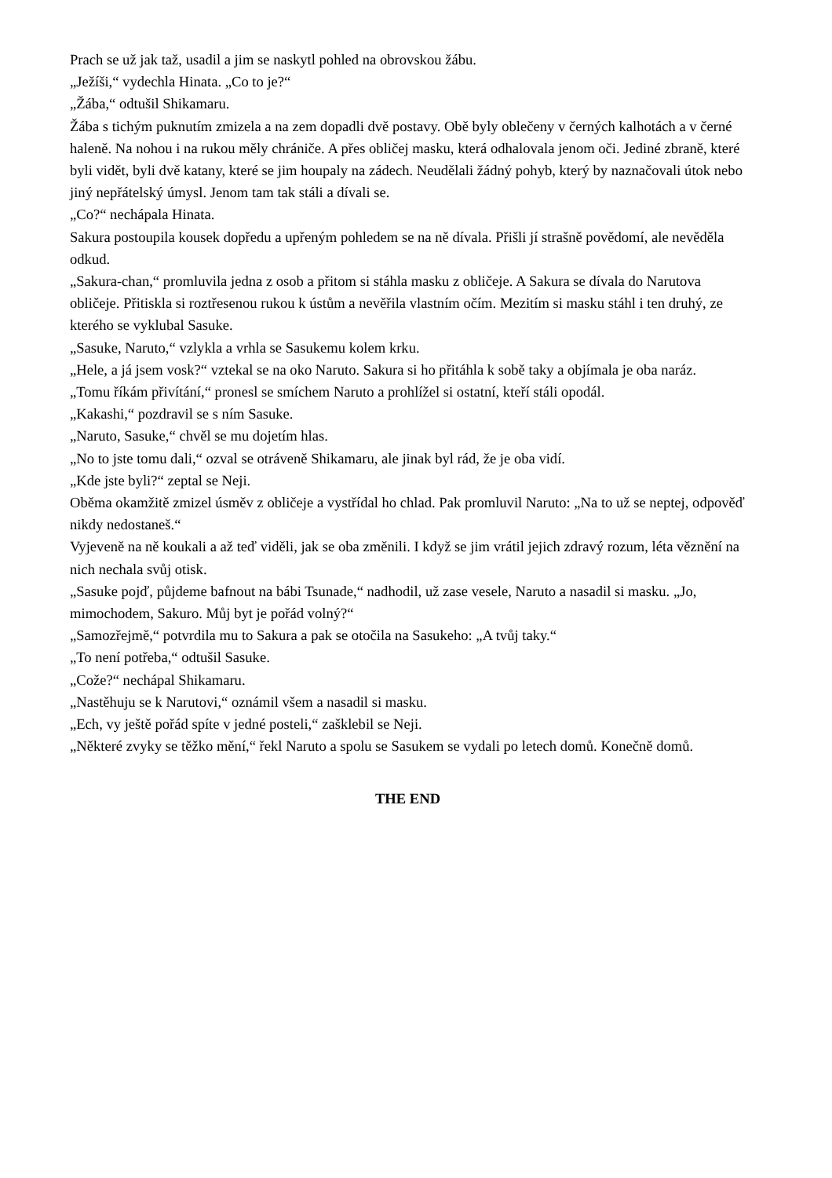Prach se už jak taž, usadil a jim se naskytl pohled na obrovskou žábu.
„Ježíši,“ vydechla Hinata. „Co to je?“
„Žába,“ odtušil Shikamaru.
Žába s tichým puknutím zmizela a na zem dopadli dvě postavy. Obě byly oblečeny v černých kalhotách a v černé haleně. Na nohou i na rukou měly chrániče. A přes obličej masku, která odhalovala jenom oči. Jediné zbraně, které byli vidět, byli dvě katany, které se jim houpaly na zádech. Neudělali žádný pohyb, který by naznačovali útok nebo jiný nepřátelský úmysl. Jenom tam tak stáli a dívali se.
„Co?“ nechápala Hinata.
Sakura postoupila kousek dopředu a upřeným pohledem se na ně dívala. Přišli jí strašně povědomí, ale nevěděla odkud.
„Sakura-chan,“ promluvila jedna z osob a přitom si stáhla masku z obličeje. A Sakura se dívala do Narutova obličeje. Přitiskla si roztřesenou rukou k ústům a nevěřila vlastním očím. Mezitím si masku stáhl i ten druhý, ze kterého se vyklubal Sasuke.
„Sasuke, Naruto,“ vzlykla a vrhla se Sasukemu kolem krku.
„Hele, a já jsem vosk?“ vztekal se na oko Naruto. Sakura si ho přitáhla k sobě taky a objímala je oba naráz.
„Tomu říkám přivítání,“ pronesl se smíchem Naruto a prohlížel si ostatní, kteří stáli opodál.
„Kakashi,“ pozdravil se s ním Sasuke.
„Naruto, Sasuke,“ chvěl se mu dojetím hlas.
„No to jste tomu dali,“ ozval se otráveně Shikamaru, ale jinak byl rád, že je oba vidí.
„Kde jste byli?“ zeptal se Neji.
Oběma okamžitě zmizel úsměv z obličeje a vystřídal ho chlad. Pak promluvil Naruto: „Na to už se neptej, odpověď nikdy nedostaneš.“
Vyjeveně na ně koukali a až teď viděli, jak se oba změnili. I když se jim vrátil jejich zdravý rozum, léta věznění na nich nechala svůj otisk.
„Sasuke pojď, půjdeme bafnout na bábi Tsunade,“ nadhodil, už zase vesele, Naruto a nasadil si masku. „Jo, mimochodem, Sakuro. Můj byt je pořád volný?“
„Samozřejmě,“ potvrdila mu to Sakura a pak se otočila na Sasukeho: „A tvůj taky.“
„To není potřeba,“ odtušil Sasuke.
„Cože?“ nechápal Shikamaru.
„Nastěhuju se k Narutovi,“ oznámil všem a nasadil si masku.
„Ech, vy ještě pořád spíte v jedné posteli,“ zašklebil se Neji.
„Některé zvyky se těžko mění,“ řekl Naruto a spolu se Sasukem se vydali po letech domů. Konečně domů.
THE END